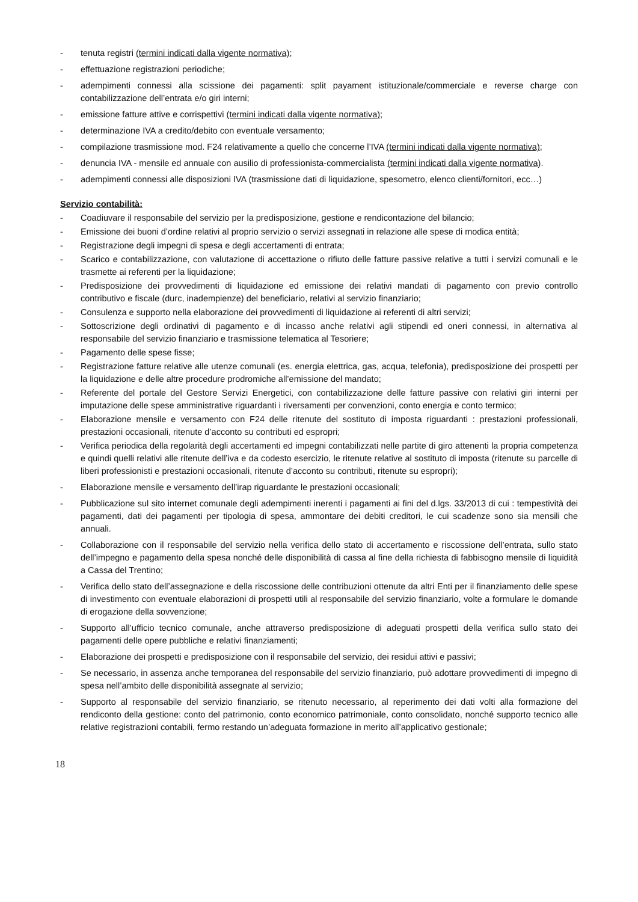- tenuta registri (termini indicati dalla vigente normativa);
- effettuazione registrazioni periodiche;
- adempimenti connessi alla scissione dei pagamenti: split payament istituzionale/commerciale e reverse charge con contabilizzazione dell’entrata e/o giri interni;
- emissione fatture attive e corrispettivi (termini indicati dalla vigente normativa);
- determinazione IVA a credito/debito con eventuale versamento;
- compilazione trasmissione mod. F24 relativamente a quello che concerne l’IVA (termini indicati dalla vigente normativa);
- denuncia IVA - mensile ed annuale con ausilio di professionista-commercialista (termini indicati dalla vigente normativa).
- adempimenti connessi alle disposizioni IVA (trasmissione dati di liquidazione, spesometro, elenco clienti/fornitori, ecc…)
Servizio contabilità:
- Coadiuvare il responsabile del servizio per la predisposizione, gestione e rendicontazione del bilancio;
- Emissione dei buoni d’ordine relativi al proprio servizio o servizi assegnati in relazione alle spese di modica entità;
- Registrazione degli impegni di spesa e degli accertamenti di entrata;
- Scarico e contabilizzazione, con valutazione di accettazione o rifiuto delle fatture passive relative a tutti i servizi comunali e le trasmette ai referenti per la liquidazione;
- Predisposizione dei provvedimenti di liquidazione ed emissione dei relativi mandati di pagamento con previo controllo contributivo e fiscale (durc, inadempienze) del beneficiario, relativi al servizio finanziario;
- Consulenza e supporto nella elaborazione dei provvedimenti di liquidazione ai referenti di altri servizi;
- Sottoscrizione degli ordinativi di pagamento e di incasso anche relativi agli stipendi ed oneri connessi, in alternativa al responsabile del servizio finanziario e trasmissione telematica al Tesoriere;
- Pagamento delle spese fisse;
- Registrazione fatture relative alle utenze comunali (es. energia elettrica, gas, acqua, telefonia), predisposizione dei prospetti per la liquidazione e delle altre procedure prodromiche all’emissione del mandato;
- Referente del portale del Gestore Servizi Energetici, con contabilizzazione delle fatture passive con relativi giri interni per imputazione delle spese amministrative riguardanti i riversamenti per convenzioni, conto energia e conto termico;
- Elaborazione mensile e versamento con F24 delle ritenute del sostituto di imposta riguardanti : prestazioni professionali, prestazioni occasionali, ritenute d’acconto su contributi ed espropri;
- Verifica periodica della regolarità degli accertamenti ed impegni contabilizzati nelle partite di giro attenenti la propria competenza e quindi quelli relativi alle ritenute dell’iva e da codesto esercizio, le ritenute relative al sostituto di imposta (ritenute su parcelle di liberi professionisti e prestazioni occasionali, ritenute d’acconto su contributi, ritenute su espropri);
- Elaborazione mensile e versamento dell’irap riguardante le prestazioni occasionali;
- Pubblicazione sul sito internet comunale degli adempimenti inerenti i pagamenti ai fini del d.lgs. 33/2013 di cui : tempestività dei pagamenti, dati dei pagamenti per tipologia di spesa, ammontare dei debiti creditori, le cui scadenze sono sia mensili che annuali.
- Collaborazione con il responsabile del servizio nella verifica dello stato di accertamento e riscossione dell’entrata, sullo stato dell’impegno e pagamento della spesa nonché delle disponibilità di cassa al fine della richiesta di fabbisogno mensile di liquidità a Cassa del Trentino;
- Verifica dello stato dell’assegnazione e della riscossione delle contribuzioni ottenute da altri Enti per il finanziamento delle spese di investimento con eventuale elaborazioni di prospetti utili al responsabile del servizio finanziario, volte a formulare le domande di erogazione della sovvenzione;
- Supporto all’ufficio tecnico comunale, anche attraverso predisposizione di adeguati prospetti della verifica sullo stato dei pagamenti delle opere pubbliche e relativi finanziamenti;
- Elaborazione dei prospetti e predisposizione con il responsabile del servizio, dei residui attivi e passivi;
- Se necessario, in assenza anche temporanea del responsabile del servizio finanziario, può adottare provvedimenti di impegno di spesa nell’ambito delle disponibilità assegnate al servizio;
- Supporto al responsabile del servizio finanziario, se ritenuto necessario, al reperimento dei dati volti alla formazione del rendiconto della gestione: conto del patrimonio, conto economico patrimoniale, conto consolidato, nonché supporto tecnico alle relative registrazioni contabili, fermo restando un’adeguata formazione in merito all’applicativo gestionale;
18